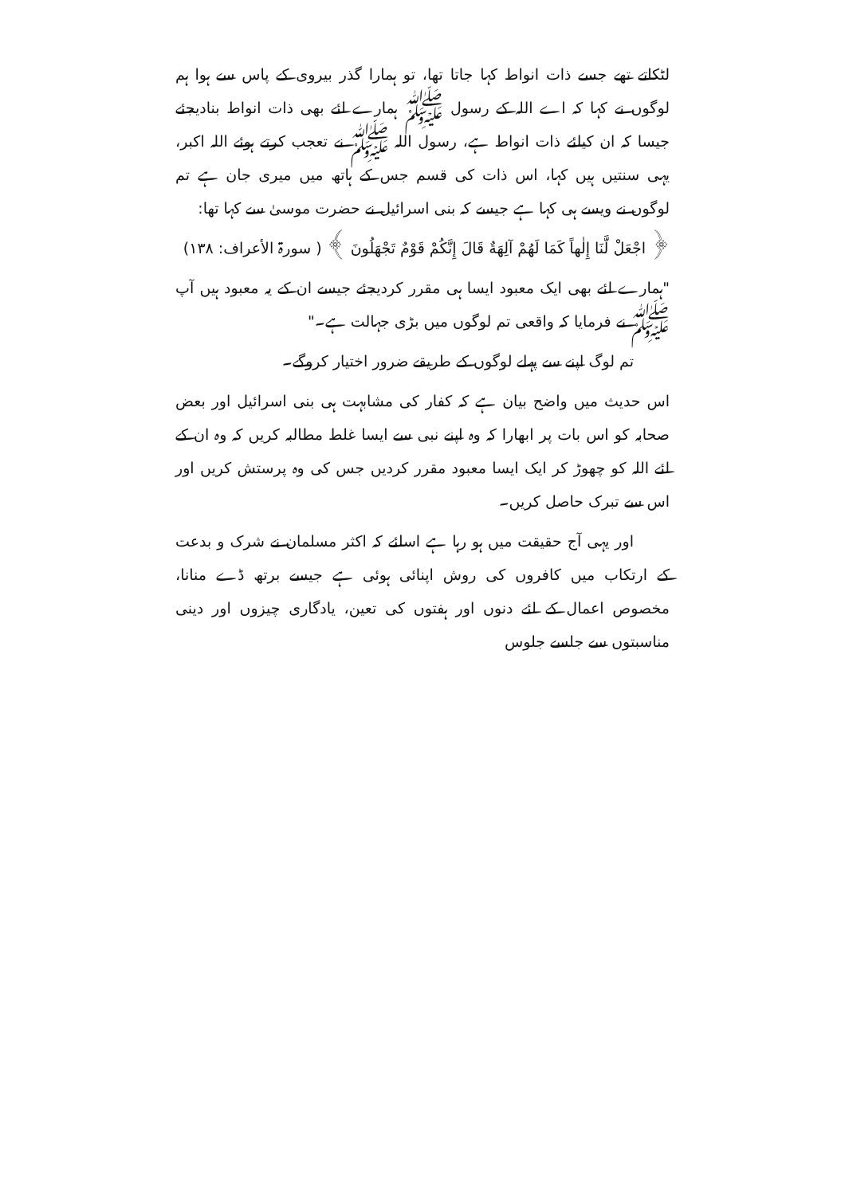لٹکاتے تھے جسے ذات انواط کہا جاتا تھا، تو ہمارا گذر بیروی کے پاس سے ہوا ہم لوگوں نے کہا کہ اے اللہ کے رسول ﷺ ہمارے لئے بھی ذات انواط بنادیجئے جیسا کہ ان کیلئے ذات انواط ہے، رسول اللہ ﷺ نے تعجب کرتے ہوئے اللہ اکبر، یہی سنتیں ہیں کہا، اس ذات کی قسم جس کے ہاتھ میں میری جان ہے تم لوگوں نے ویسے ہی کہا ہے جیسے کہ بنی اسرائیل نے حضرت موسیٰ سے کہا تھا:
﴿ اجْعَلْ لَّنَا إِلٰهاً كَمَا لَهُمْ آلِهَةٌ قَالَ إِنَّكُمْ قَوْمٌ تَجْهَلُونَ ﴾ ( سورۃ الأعراف: ۱۳۸)
"ہمارے لئے بھی ایک معبود ایسا ہی مقرر کردیجئے جیسے ان کے یہ معبود ہیں آپ ﷺ نے فرمایا کہ واقعی تم لوگوں میں بڑی جہالت ہے۔"
تم لوگ اپنے سے پہلے لوگوں کے طریقے ضرور اختیار کروگے۔
اس حدیث میں واضح بیان ہے کہ کفار کی مشابہت ہی بنی اسرائیل اور بعض صحابہ کو اس بات پر ابھارا کہ وہ اپنے نبی سے ایسا غلط مطالبہ کریں کہ وہ ان کے لئے اللہ کو چھوڑ کر ایک ایسا معبود مقرر کردیں جس کی وہ پرستش کریں اور اس سے تبرک حاصل کریں۔
اور یہی آج حقیقت میں ہو رہا ہے اسلئے کہ اکثر مسلمان نے شرک و بدعت کے ارتکاب میں کافروں کی روش اپنائی ہوئی ہے جیسے برتھ ڈے منانا، مخصوص اعمال کے لئے دنوں اور ہفتوں کی تعین، یادگاری چیزوں اور دینی مناسبتوں سے جلسے جلوس